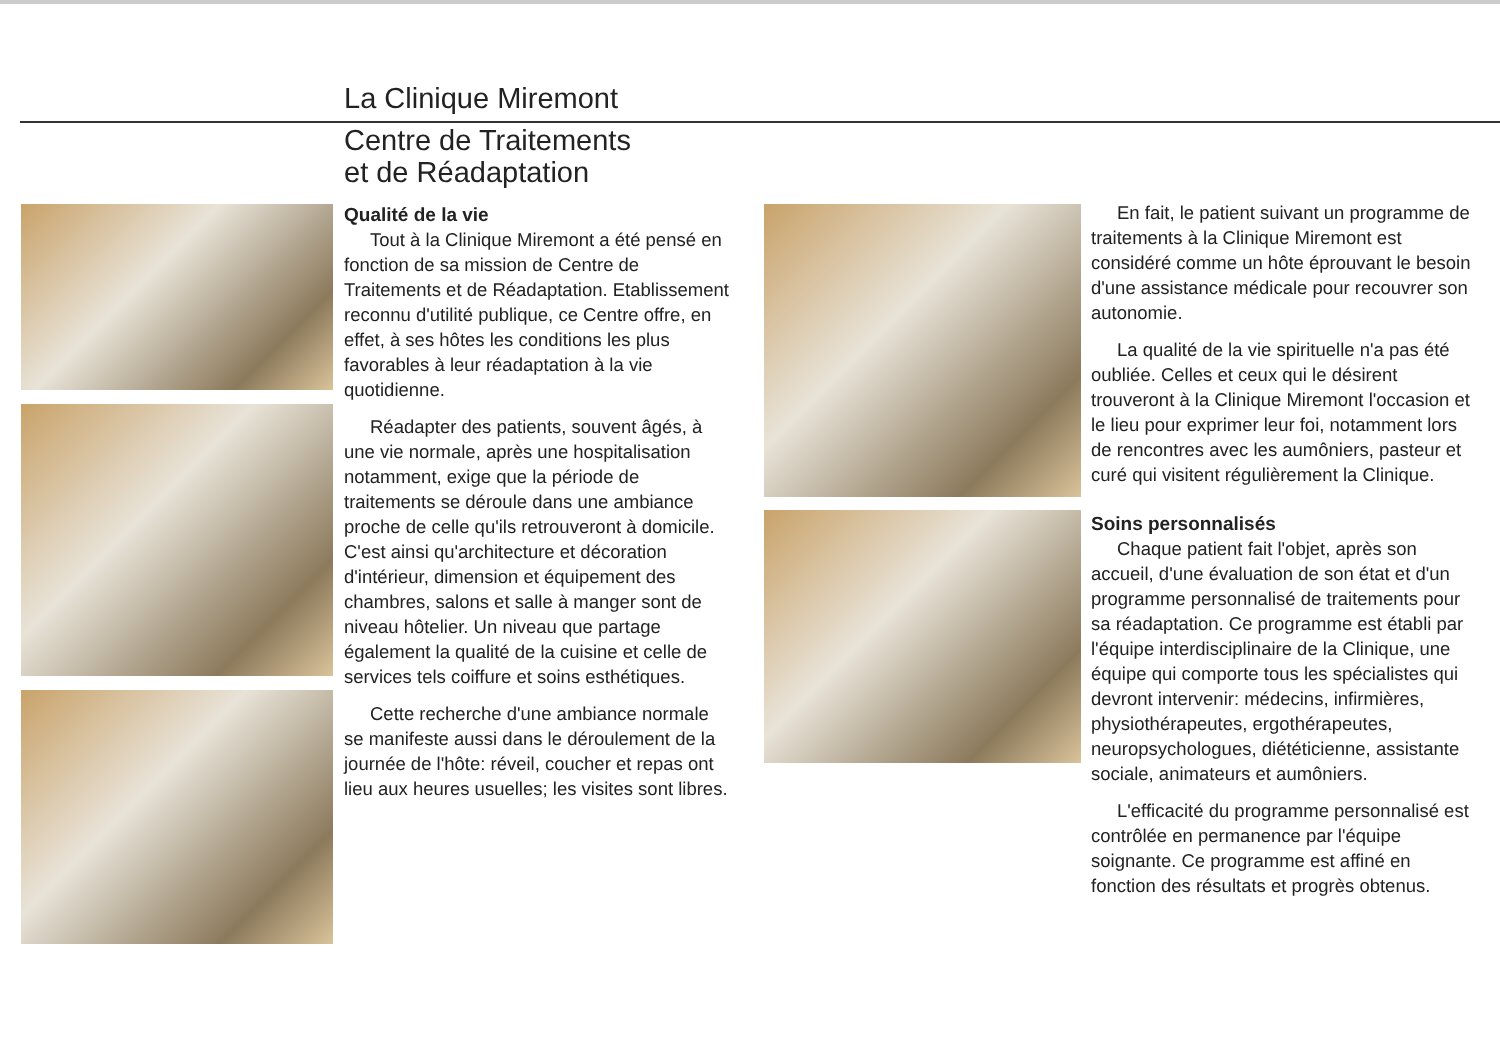La Clinique Miremont
Centre de Traitements
et de Réadaptation
Qualité de la vie
Tout à la Clinique Miremont a été pensé en fonction de sa mission de Centre de Traitements et de Réadaptation. Etablissement reconnu d'utilité publique, ce Centre offre, en effet, à ses hôtes les conditions les plus favorables à leur réadaptation à la vie quotidienne.
Réadapter des patients, souvent âgés, à une vie normale, après une hospitalisation notamment, exige que la période de traitements se déroule dans une ambiance proche de celle qu'ils retrouveront à domicile. C'est ainsi qu'architecture et décoration d'intérieur, dimension et équipement des chambres, salons et salle à manger sont de niveau hôtelier. Un niveau que partage également la qualité de la cuisine et celle de services tels coiffure et soins esthétiques.
Cette recherche d'une ambiance normale se manifeste aussi dans le déroulement de la journée de l'hôte: réveil, coucher et repas ont lieu aux heures usuelles; les visites sont libres.
En fait, le patient suivant un programme de traitements à la Clinique Miremont est considéré comme un hôte éprouvant le besoin d'une assistance médicale pour recouvrer son autonomie.
La qualité de la vie spirituelle n'a pas été oubliée. Celles et ceux qui le désirent trouveront à la Clinique Miremont l'occasion et le lieu pour exprimer leur foi, notamment lors de rencontres avec les aumôniers, pasteur et curé qui visitent régulièrement la Clinique.
Soins personnalisés
Chaque patient fait l'objet, après son accueil, d'une évaluation de son état et d'un programme personnalisé de traitements pour sa réadaptation. Ce programme est établi par l'équipe interdisciplinaire de la Clinique, une équipe qui comporte tous les spécialistes qui devront intervenir: médecins, infirmières, physiothérapeutes, ergothérapeutes, neuropsychologues, diététicienne, assistante sociale, animateurs et aumôniers.
L'efficacité du programme personnalisé est contrôlée en permanence par l'équipe soignante. Ce programme est affiné en fonction des résultats et progrès obtenus.